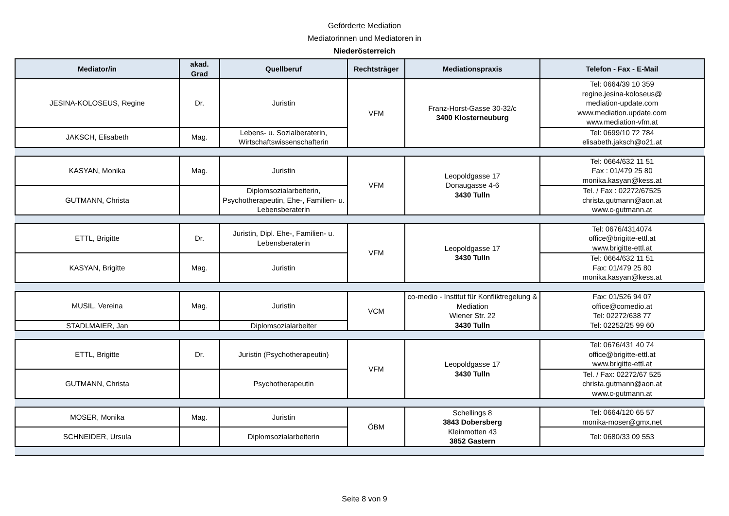Geförderte Mediation
Mediatorinnen und Mediatoren in
Niederösterreich
| Mediator/in | akad. Grad | Quellberuf | Rechtsträger | Mediationspraxis | Telefon - Fax - E-Mail |
| --- | --- | --- | --- | --- | --- |
| JESINA-KOLOSEUS, Regine | Dr. | Juristin | VFM | Franz-Horst-Gasse 30-32/c 3400 Klosterneuburg | Tel: 0664/39 10 359 regine.jesina-koloseus@ mediation-update.com www.mediation.update.com www.mediation-vfm.at |
| JAKSCH, Elisabeth | Mag. | Lebens- u. Sozialberaterin, Wirtschaftswissenschafterin | | | Tel: 0699/10 72 784 elisabeth.jaksch@o21.at |
| KASYAN, Monika | Mag. | Juristin | VFM | Leopoldgasse 17 Donaugasse 4-6 3430 Tulln | Tel: 0664/632 11 51 Fax : 01/479 25 80 monika.kasyan@kess.at |
| GUTMANN, Christa | | Diplomsozialarbeiterin, Psychotherapeutin, Ehe-, Familien- u. Lebensberaterin | | | Tel. / Fax : 02272/67525 christa.gutmann@aon.at www.c-gutmann.at |
| ETTL, Brigitte | Dr. | Juristin, Dipl. Ehe-, Familien- u. Lebensberaterin | VFM | Leopoldgasse 17 3430 Tulln | Tel: 0676/4314074 office@brigitte-ettl.at www.brigitte-ettl.at |
| KASYAN, Brigitte | Mag. | Juristin | | | Tel: 0664/632 11 51 Fax: 01/479 25 80 monika.kasyan@kess.at |
| MUSIL, Vereina | Mag. | Juristin | VCM | co-medio - Institut für Konfliktregelung & Mediation Wiener Str. 22 3430 Tulln | Fax: 01/526 94 07 office@comedio.at Tel: 02272/638 77 Tel: 02252/25 99 60 |
| STADLMAIER, Jan | | Diplomsozialarbeiter | | | |
| ETTL, Brigitte | Dr. | Juristin (Psychotherapeutin) | VFM | Leopoldgasse 17 3430 Tulln | Tel: 0676/431 40 74 office@brigitte-ettl.at www.brigitte-ettl.at |
| GUTMANN, Christa | | Psychotherapeutin | | | Tel. / Fax: 02272/67 525 christa.gutmann@aon.at www.c-gutmann.at |
| MOSER, Monika | Mag. | Juristin | ÖBM | Schellings 8 3843 Dobersberg Kleinmotten 43 3852 Gastern | Tel: 0664/120 65 57 monika-moser@gmx.net |
| SCHNEIDER, Ursula | | Diplomsozialarbeiterin | | | Tel: 0680/33 09 553 |
Seite 8 von 9